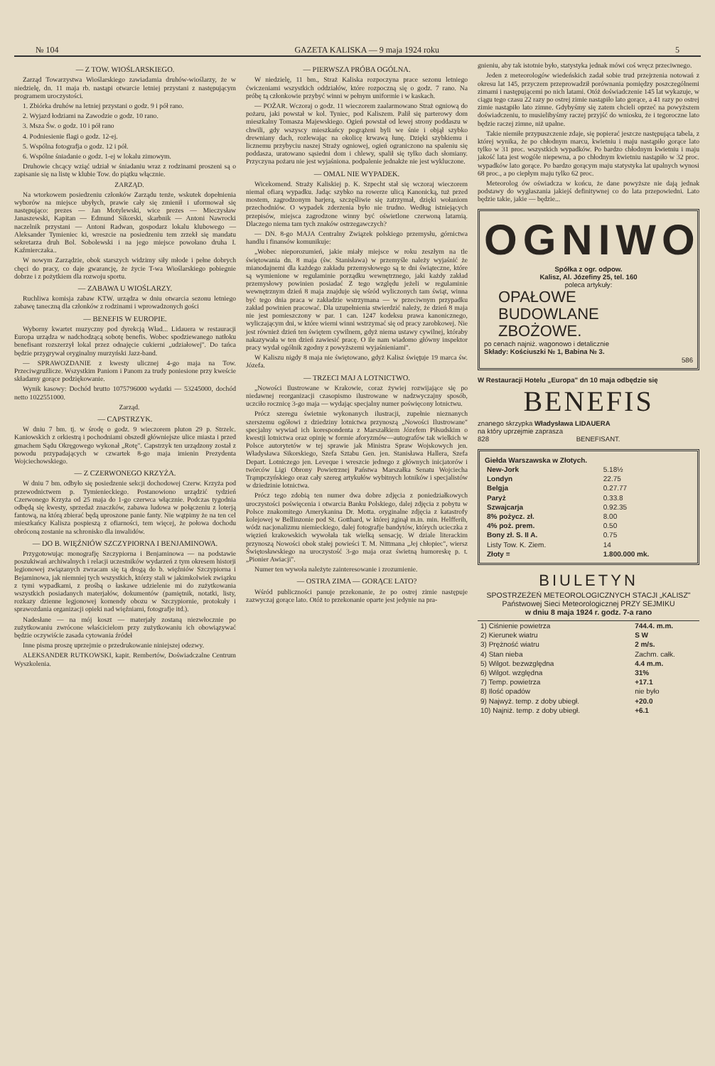№ 104 GAZETA KALISKA — 9 maja 1924 roku 5
— Z TOW. WIOŚLARSKIEGO.
Zarząd Towarzystwa Wioślarskiego zawiadamia druhów-wioślarzy, że w niedzielę, dn. 11 maja rb. nastąpi otwarcie letniej przystani z następującym programem uroczystości.
1. Zbiórka druhów na letniej przystani o godz. 9 i pół rano.
2. Wyjazd łodziami na Zawodzie o godz. 10 rano.
3. Msza Św. o godz. 10 i pół rano
4. Podniesienie flagi o godz. 12-ej.
5. Wspólna fotografja o godz. 12 i pół.
6. Wspólne śniadanie o godz. 1-ej w lokalu zimowym.
Druhowie chcący wziąć udział w śniadaniu wraz z rodzinami proszeni są o zapisanie się na listę w klubie Tow. do piątku włącznie.
ZARZĄD.
Na wtorkowem posiedzeniu członków Zarządu tenże, wskutek dopełnienia wyborów na miejsce ubyłych, prawie cały się zmienił i uformował się następująco: prezes — Jan Motylewski, wice prezes — Mieczysław Janaszewski, Kapitan — Edmund Sikorski, skarbnik — Antoni Nawrocki naczelnik przystani — Antoni Radwan, gospodarz lokalu klubowego — Aleksander Tymieniec ki, wreszcie na posiedzeniu tem zrzekł się mandatu sekretarza druh Bol. Sobolewski i na jego miejsce powołano druha I. Kaźmierczaka..
W nowym Zarządzie, obok starszych widzimy siły młode i pełne dobrych chęci do pracy, co daje gwarancję, że życie T-wa Wioślarskiego pobiegnie dobrze i z pożytkiem dla rozwoju sportu.
— ZABAWA U WIOŚLARZY.
Ruchliwa komisja zabaw KTW. urządza w dniu otwarcia sezonu letniego zabawę taneczną dla członków z rodzinami i wprowadzonych gości
— BENEFIS W EUROPIE.
Wyborny kwartet muzyczny pod dyrekcją Wład... Lidauera w restauracji Europa urządza w nadchodzącą sobotę benefis. Wobec spodziewanego natłoku benefisant rozszerzył lokal przez odnajęcie cukierni „udziałowej". Do tańca będzie przygrywał oryginalny murzyński Jazz-band.
— SPRAWOZDANIE z kwesty ulicznej 4-go maja na Tow. Przeciwgruźlicze. Wszystkim Paniom i Panom za trudy poniesione przy kweście składamy gorące podziękowanie.
Wynik kasowy: Dochód brutto 1075796000 wydatki — 53245000, dochód netto 1022551000.
Zarząd.
— CAPSTRZYK.
W dniu 7 bm. tj. w środę o godz. 9 wieczorem pluton 29 p. Strzelc. Kaniowskich z orkiestrą i pochodniami obszedł główniejsze ulice miasta i przed gmachem Sądu Okręgowego wykonał „Rotę". Capstrzyk ten urządzony został z powodu przypadających w czwartek 8-go maja imienin Prezydenta Wojciechowskiego.
— Z CZERWONEGO KRZYŻA.
W dniu 7 bm. odbyło się posiedzenie sekcji dochodowej Czerw. Krzyża pod przewodnictwem p. Tymienieckiego. Postanowiono urządzić tydzień Czerwonego Krzyża od 25 maja do 1-go czerwca włącznie. Podczas tygodnia odbędą się kwesty, sprzedaż znaczków, zabawa ludowa w połączeniu z loterją fantową, na którą zbierać będą uproszone panie fanty. Nie wątpimy że na ten cel mieszkańcy Kalisza pospieszą z ofiarności, tem więcej, że połowa dochodu obróconą zostanie na schronisko dla inwalidów.
— DO B. WIĘŹNIÓW SZCZYPIORNA I BENJAMINOWA.
Przygotowując monografję Szczypiorna i Benjaminowa — na podstawie poszukiwań archiwalnych i relacji uczestników wydarzeń z tym okresem historji legionowej związanych zwracam się tą drogą do b. więźniów Szczypiorna i Bejaminowa, jak niemniej tych wszystkich, którzy stali w jakimkolwiek związku z tymi wypadkami, z prośbą o łaskawe udzielenie mi do zużytkowania wszystkich posiadanych materjałów, dokumentów (pamiętnik, notatki, listy, rozkazy dzienne legjonowej komendy obozu w Szczypiornie, protokuły i sprawozdania organizacji opieki nad więźniami, fotografje itd.).
Nadesłane — na mój koszt — materjały zostaną niezwłocznie po zużytkowaniu zwrócone właścicielom przy zużytkowaniu ich obowiązywać będzie oczywiście zasada cytowania źródeł
Inne pisma proszę uprzejmie o przedrukowanie niniejszej odezwy.
ALEKSANDER RUTKOWSKI, kapit. Rembertów, Doświadczalne Centrum Wyszkolenia.
— PIERWSZA PRÓBA OGÓLNA.
W niedzielę, 11 bm., Straż Kaliska rozpoczyna prace sezonu letniego ćwiczeniami wszystkich oddziałów, które rozpoczną się o godz. 7 rano. Na próbę tą członkowie przybyć winni w pełnym uniformie i w kaskach.
— POŻAR. Wczoraj o godz. 11 wieczorem zaalarmowano Straż ogniową do pożaru, jaki powstał w kol. Tyniec, pod Kaliszem. Palił się parterowy dom mieszkalny Tomasza Majewskiego. Ogień powstał od lewej strony poddaszu w chwili, gdy wszyscy mieszkańcy pogrążeni byli we śnie i objął szybko drewniany dach, rozlewając na okolicę krwawą łunę. Dzięki szybkiemu i licznemu przybyciu naszej Straży ogniowej, ogień ograniczono na spaleniu się poddasza, uratowano sąsiedni dom i chlewy, spalił się tylko dach słomiany. Przyczyna pożaru nie jest wyjaśniona. podpalenie jednakże nie jest wykluczone.
— OMAL NIE WYPADEK.
Wicekomend. Straży Kaliskiej p. K. Szpecht stał się wczoraj wieczorem niemal ofiarą wypadku. Jadąc szybko na rowerze ulicą Kanonicką, tuż przed mostem, zagrodzonym barjerą, szczęśliwie się zatrzymał, dzięki wołaniom przechodniów. O wypadek zderzenia było nie trudno. Według istniejących przepisów, miejsca zagrodzone winny być oświetlone czerwoną latarnią. Dlaczego niema tam tych znaków ostrzegawczych?
— DN. 8-go MAJA Centralny Związek polskiego przemysłu, górnictwa handlu i finansów komunikuje:
„Wobec nieporozumień, jakie miały miejsce w roku zeszłym na tle świętowania dn. 8 maja (św. Stanisława) w przemyśle należy wyjaśnić że mianodajnemi dla każdego zakładu przemysłowego są te dni świąteczne, które są wymienione w regulaminie porządku wewnętrznego, jaki każdy zakład przemysłowy powinien posiadać Z tego względu jeżeli w regulaminie wewnętrznym dzień 8 maja znajduje się wśród wyliczonych tam świąt, winna być tego dnia praca w zakładzie wstrzymana — w przeciwnym przypadku zakład powinien pracować. Dla uzupełnienia stwierdzić należy, że dzień 8 maja nie jest pomieszczony w par. 1 can. 1247 kodeksu prawa kanonicznego, wyliczającym dni, w które wierni winni wstrzymać się od pracy zarobkowej. Nie jest również dzień ten świętem cywilnem, gdyż niema ustawy cywilnej, któraby nakazywała w ten dzień zawiesić pracę. O ile nam wiadomo główny inspektor pracy wydał ogólnik zgodny z powyższemi wyjaśnieniami".
W Kaliszu nigdy 8 maja nie świętowano, gdyż Kalisz święţuje 19 marca św. Józefa.
— TRZECI MAJ A LOTNICTWO.
„Nowości Ilustrowane w Krakowie, coraz żywiej rozwijające się po niedawnej reorganizacji czasopismo ilustrowane w nadzwyczajny sposób, uczciło rocznicę 3-go maja — wydając specjalny numer poświęcony lotnictwu.
Prócz szeregu świetnie wykonanych ilustracji, zupełnie nieznanych szerszemu ogółowi z dziedziny lotnictwa przynoszą „Nowości Ilustrowane" specjalny wywiad ich korespondenta z Marszałkiem Józefem Piłsudskim o kwestji lotnictwa oraz opinję w formie aforyzmów—autografów tak wielkich w Polsce autorytetów w tej sprawie jak Ministra Spraw Wojskowych jen. Władysława Sikorskiego, Szefa Sztabu Gen. jen. Stanisława Hallera, Szefa Depart. Lotniczego jen. Leveque i wreszcie jednego z głównych inicjatorów i twórców Ligi Obrony Powietrznej Państwa Marszałka Senatu Wojciecha Trąmpczyńskiego oraz cały szereg artykułów wybitnych lotników i specjalistów w dziedzinie lotnictwa.
Prócz tego zdobią ten numer dwa dobre zdjęcia z poniedziałkowych uroczystości poświęcenia i otwarcia Banku Polskiego, dalej zdjęcia z pobytu w Polsce znakomitego Amerykanina Dr. Motta. oryginalne zdjęcia z katastrofy kolejowej w Bellinzonie pod St. Gotthard, w której zginął m.in. min. Helfferih, wódz nacjonalizmu niemieckiego, dalej fotografje bandytów, których ucieczka z więzień krakowskich wywołała tak wielką sensację. W dziale literackim przynoszą Nowości obok stałej powieści T. M. Nittmana „Jej chłopiec", wiersz Świętosławskiego na uroczystość 3-go maja oraz świetną humoreskę p. t. „Pionier Awiacji".
Numer ten wywoła należyte zainteresowanie i zrozumienie.
— OSTRA ZIMA — GORĄCE LATO?
Wśród publiczności panuje przekonanie, że po ostrej zimie następuje zazwyczaj gorące lato. Otóż to przekonanie oparte jest jedynie na pra-
gnieniu, aby tak istotnie było, statystyka jednak mówi coś wręcz przeciwnego.
Jeden z meteorologów wiedeńskich zadał sobie trud przejrzenia notowań z okresu lat 145, przyczem przeprowadził porównania pomiędzy poszczególnemi zimami i następującemi po nich latami. Otóż doświadczenie 145 lat wykazuje, w ciągu tego czasu 22 razy po ostrej zimie nastąpiło lato gorące, a 41 razy po ostrej zimie nastąpiło lato zimne. Gdybyśmy się zatem chcieli oprzeć na powyższem doświadczeniu, to musielibyśmy raczej przyjść do wniosku, że i tegoroczne lato będzie raczej zimne, niż upalne.
Takie niemiłe przypuszczenie zdaje, się popierać jeszcze następująca tabela, z której wynika, że po chłodnym marcu, kwietniu i maju nastąpiło gorące lato tylko w 31 proc. wszystkich wypadków. Po bardzo chłodnym kwietniu i maju jakość lata jest wogóle niepewna, a po chłodnym kwietniu nastąpiło w 32 proc. wypadków lato gorące. Po bardzo gorącym maju statystyka lat upalnych wynosi 68 proc., a po ciepłym maju tylko 62 proc.
Meteorolog ów oświadcza w końcu, że dane powyższe nie dają jednak podstawy do wygłaszania jakiejś definitywnej co do lata przepowiedni. Lato będzie takie, jakie — będzie...
OGNIWO
Spółka z ogr. odpow.
Kalisz, Al. Józefiny 25, tel. 160
poleca artykuły:
OPAŁOWE
BUDOWLANE
ZBOŻOWE.
po cenach najniż. wagonowo i detalicznie
Składy: Kościuszki № 1, Babina № 3.
586
W Restauracji Hotelu „Europa" dn 10 maja odbędzie się
BENEFIS
znanego skrzypka Władysława LIDAUERA
na który uprzejmie zaprasza
828 BENEFISANT.
| Giełda Warszawska w Złotych. | |
| --- | --- |
| New-Jork | 5.18½ |
| Londyn | 22.75 |
| Belgja | 0.27.77 |
| Paryż | 0.33.8 |
| Szwajcarja | 0.92.35 |
| 8% pożycz. zł. | 8.00 |
| 4% poż. prem. | 0.50 |
| Bony zł. S. II A. | 0.75 |
| Listy Tow. K. Ziem. | 14 |
| Złoty = | 1.800.000 mk. |
BIULETYN
SPOSTRZEŻEŃ METEOROLOGICZNYCH STACJI „KALISZ" Państwowej Sieci Meteorologicznej PRZY SEJMIKU
w dniu 8 maja 1924 r. godz. 7-a rano
| 1) Ciśnienie powietrza | 744.4. m.m. |
| 2) Kierunek wiatru | S W |
| 3) Prężność wiatru | 2 m/s. |
| 4) Stan nieba | Zachm. całk. |
| 5) Wilgot. bezwzględna | 4.4 m.m. |
| 6) Wilgot. względna | 31% |
| 7) Temp. powietrza | +17.1 |
| 8) Ilość opadów | nie było |
| 9) Najwyż. temp. z doby ubiegł. | +20.0 |
| 10) Najniż. temp. z doby ubiegł. | +6.1 |